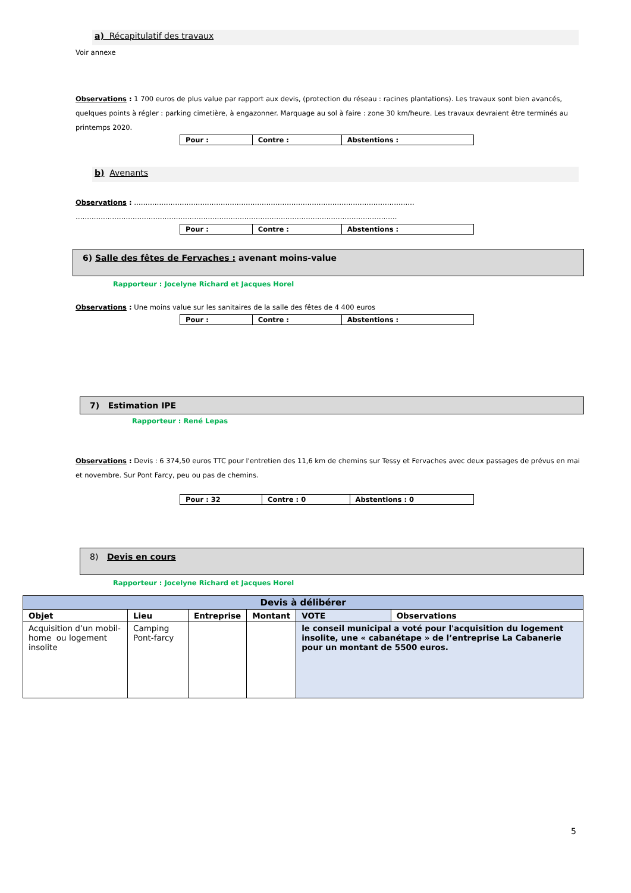a) Récapitulatif des travaux
Voir annexe
Observations : 1 700 euros de plus value par rapport aux devis, (protection du réseau : racines plantations). Les travaux sont bien avancés, quelques points à régler : parking cimetière, à engazonner. Marquage au sol à faire : zone 30 km/heure. Les travaux devraient être terminés au printemps 2020.
| Pour : | Contre : | Abstentions : |
b) Avenants
Observations : ……………………………………………………………………………………………………………
……………………………………………………………………………………………………………………………
| Pour : | Contre : | Abstentions : |
6) Salle des fêtes de Fervaches : avenant moins-value
Rapporteur : Jocelyne Richard et Jacques Horel
Observations : Une moins value sur les sanitaires de la salle des fêtes de 4 400 euros
| Pour : | Contre : | Abstentions : |
7) Estimation IPE
Rapporteur : René Lepas
Observations : Devis : 6 374,50 euros TTC pour l'entretien des 11,6 km de chemins sur Tessy et Fervaches avec deux passages de prévus en mai et novembre. Sur Pont Farcy, peu ou pas de chemins.
| Pour : 32 | Contre : 0 | Abstentions : 0 |
8) Devis en cours
Rapporteur : Jocelyne Richard et Jacques Horel
| Devis à délibérer | | | | | |
| --- | --- | --- | --- | --- | --- |
| Objet | Lieu | Entreprise | Montant | VOTE | Observations |
| Acquisition d’un mobil-home ou logement insolite | Camping Pont-farcy | | | le conseil municipal a voté pour l'acquisition du logement insolite, une « cabanétape » de l’entreprise La Cabanerie pour un montant de 5500 euros. | |
5